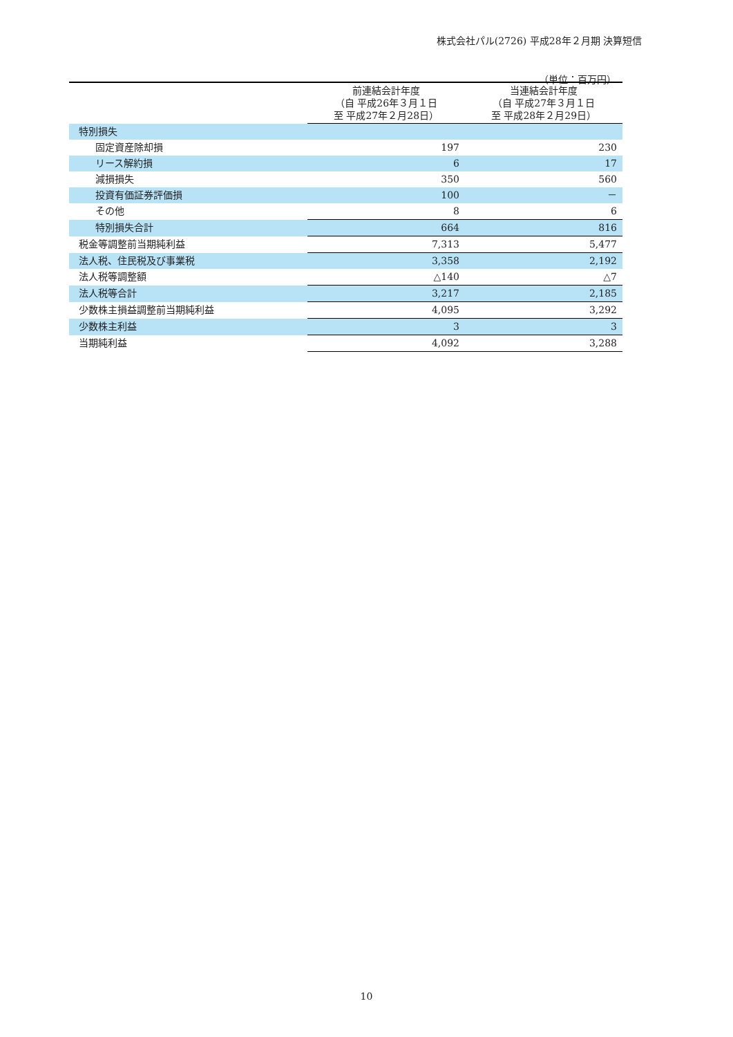株式会社パル(2726) 平成28年２月期 決算短信
（単位：百万円）
| | 前連結会計年度 （自 平成26年３月１日 至 平成27年２月28日） | 当連結会計年度 （自 平成27年３月１日 至 平成28年２月29日） |
| --- | --- | --- |
| 特別損失 | | |
| 固定資産除却損 | 197 | 230 |
| リース解約損 | 6 | 17 |
| 減損損失 | 350 | 560 |
| 投資有価証券評価損 | 100 | － |
| その他 | 8 | 6 |
| 特別損失合計 | 664 | 816 |
| 税金等調整前当期純利益 | 7,313 | 5,477 |
| 法人税、住民税及び事業税 | 3,358 | 2,192 |
| 法人税等調整額 | △140 | △7 |
| 法人税等合計 | 3,217 | 2,185 |
| 少数株主損益調整前当期純利益 | 4,095 | 3,292 |
| 少数株主利益 | 3 | 3 |
| 当期純利益 | 4,092 | 3,288 |
10